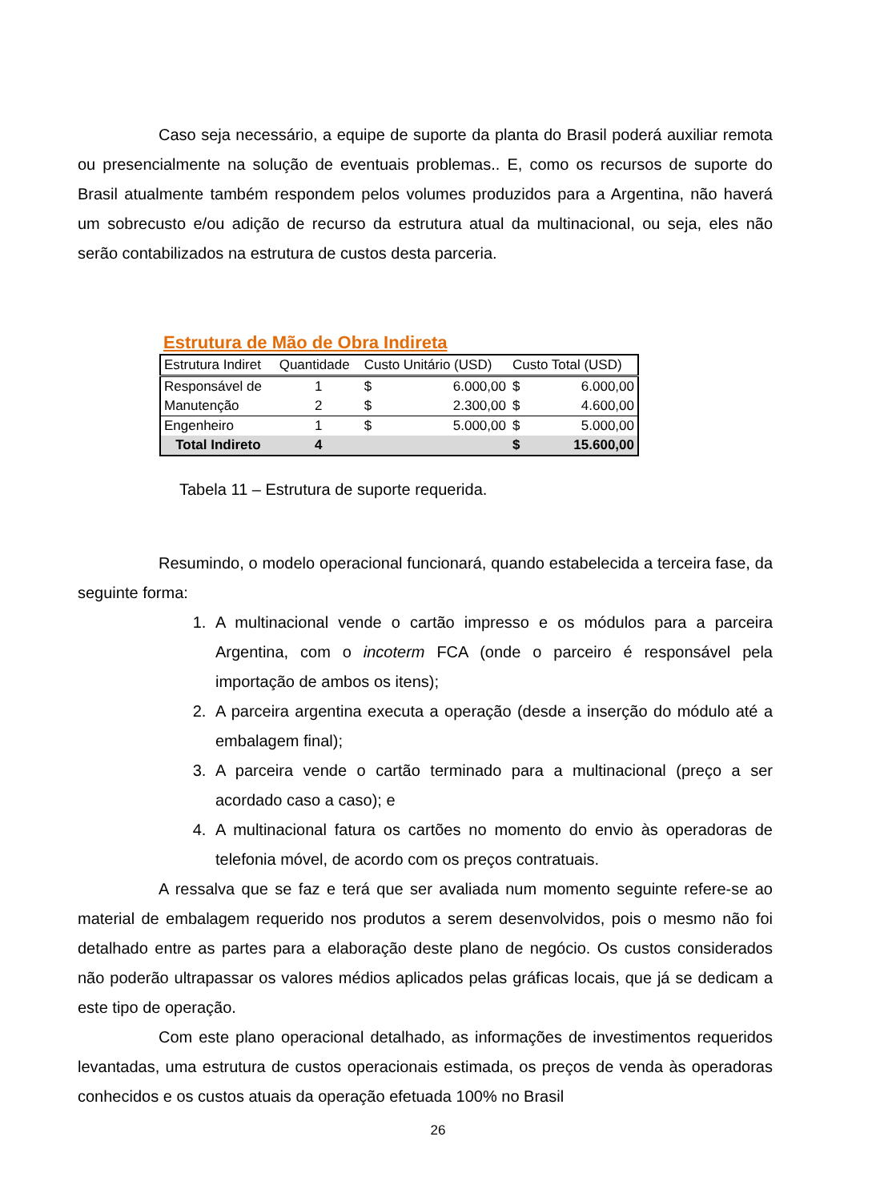Caso seja necessário, a equipe de suporte da planta do Brasil poderá auxiliar remota ou presencialmente na solução de eventuais problemas.. E, como os recursos de suporte do Brasil atualmente também respondem pelos volumes produzidos para a Argentina, não haverá um sobrecusto e/ou adição de recurso da estrutura atual da multinacional, ou seja, eles não serão contabilizados na estrutura de custos desta parceria.
Estrutura de Mão de Obra Indireta
| Estrutura Indiret | Quantidade | Custo Unitário (USD) | | Custo Total (USD) | |
| --- | --- | --- | --- | --- | --- |
| Responsável de | 1 | $ | 6.000,00 | $ | 6.000,00 |
| Manutenção | 2 | $ | 2.300,00 | $ | 4.600,00 |
| Engenheiro | 1 | $ | 5.000,00 | $ | 5.000,00 |
| Total Indireto | 4 | | | $ | 15.600,00 |
Tabela 11 – Estrutura de suporte requerida.
Resumindo, o modelo operacional funcionará, quando estabelecida a terceira fase, da seguinte forma:
1. A multinacional vende o cartão impresso e os módulos para a parceira Argentina, com o incoterm FCA (onde o parceiro é responsável pela importação de ambos os itens);
2. A parceira argentina executa a operação (desde a inserção do módulo até a embalagem final);
3. A parceira vende o cartão terminado para a multinacional (preço a ser acordado caso a caso); e
4. A multinacional fatura os cartões no momento do envio às operadoras de telefonia móvel, de acordo com os preços contratuais.
A ressalva que se faz e terá que ser avaliada num momento seguinte refere-se ao material de embalagem requerido nos produtos a serem desenvolvidos, pois o mesmo não foi detalhado entre as partes para a elaboração deste plano de negócio. Os custos considerados não poderão ultrapassar os valores médios aplicados pelas gráficas locais, que já se dedicam a este tipo de operação.
Com este plano operacional detalhado, as informações de investimentos requeridos levantadas, uma estrutura de custos operacionais estimada, os preços de venda às operadoras conhecidos e os custos atuais da operação efetuada 100% no Brasil
26